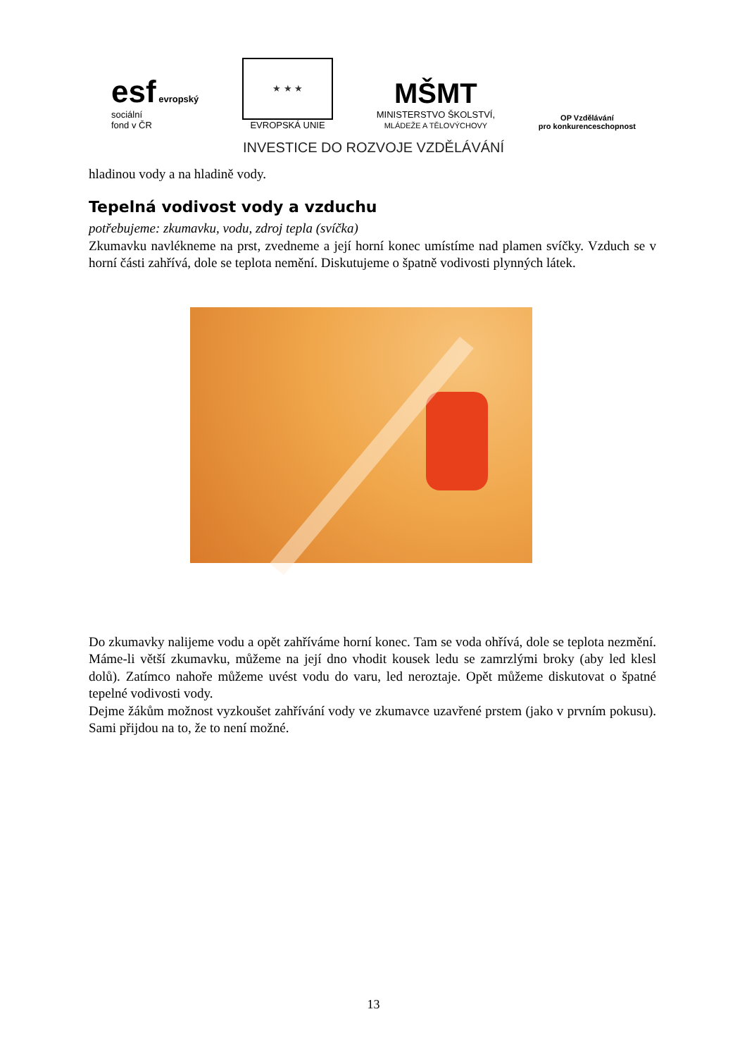esf evropský
sociální
fond v ČR
★ ★ ★
EVROPSKÁ UNIE
MŠMT
MINISTERSTVO ŠKOLSTVÍ,
MLÁDEŽE A TĚLOVÝCHOVY
OP Vzdělávání
pro konkurenceschopnost
INVESTICE DO ROZVOJE VZDĚLÁVÁNÍ
hladinou vody a na hladině vody.
Tepelná vodivost vody a vzduchu
potřebujeme: zkumavku, vodu, zdroj tepla (svíčka)
Zkumavku navlékneme na prst, zvedneme a její horní konec umístíme nad plamen svíčky. Vzduch se v horní části zahřívá, dole se teplota nemění. Diskutujeme o špatně vodivosti plynných látek.
Do zkumavky nalijeme vodu a opět zahříváme horní konec. Tam se voda ohřívá, dole se teplota nezmění. Máme-li větší zkumavku, můžeme na její dno vhodit kousek ledu se zamrzlými broky (aby led klesl dolů). Zatímco nahoře můžeme uvést vodu do varu, led neroztaje. Opět můžeme diskutovat o špatné tepelné vodivosti vody.
Dejme žákům možnost vyzkoušet zahřívání vody ve zkumavce uzavřené prstem (jako v prvním pokusu). Sami přijdou na to, že to není možné.
13